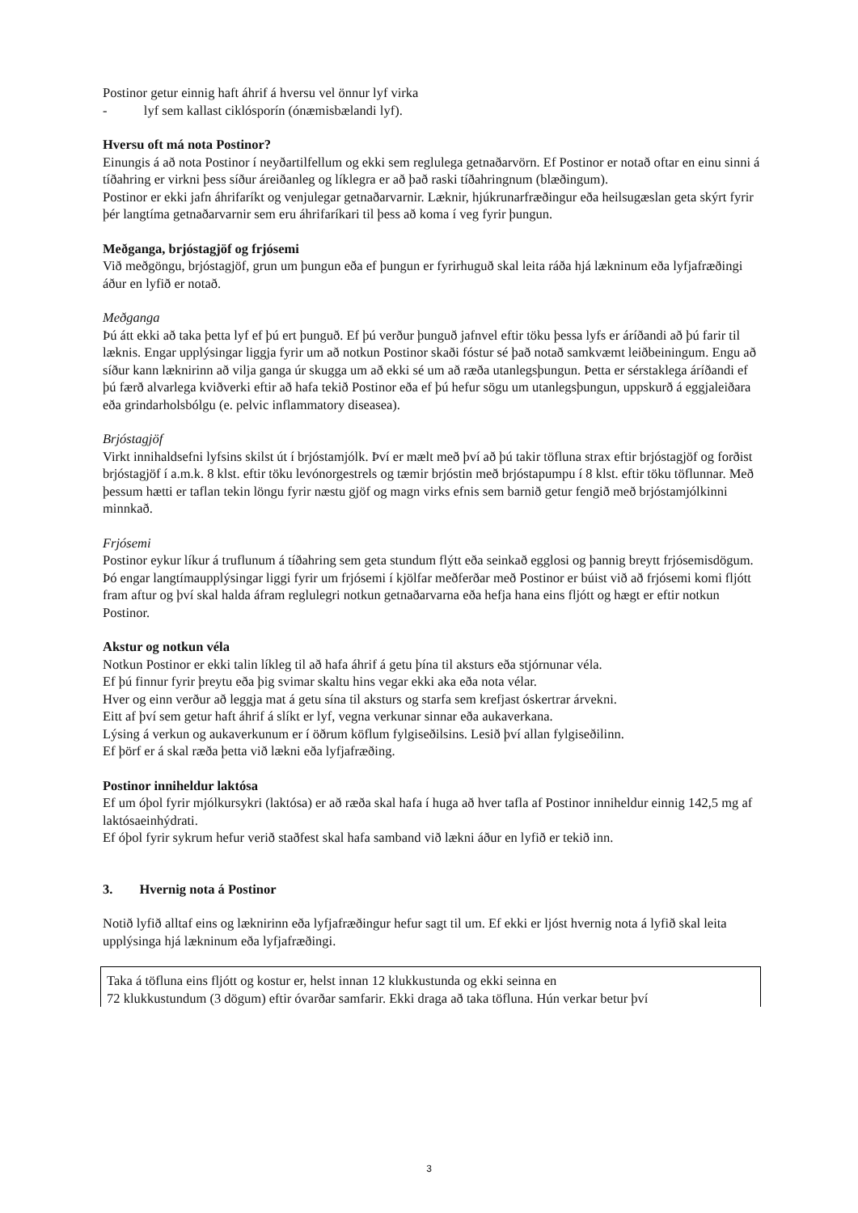Postinor getur einnig haft áhrif á hversu vel önnur lyf virka
- lyf sem kallast ciklósporín (ónæmisbælandi lyf).
Hversu oft má nota Postinor?
Einungis á að nota Postinor í neyðartilfellum og ekki sem reglulega getnaðarvörn. Ef Postinor er notað oftar en einu sinni á tíðahring er virkni þess síður áreiðanleg og líklegra er að það raski tíðahringnum (blæðingum).
Postinor er ekki jafn áhrifaríkt og venjulegar getnaðarvarnir. Læknir, hjúkrunarfræðingur eða heilsugæslan geta skýrt fyrir þér langtíma getnaðarvarnir sem eru áhrifaríkari til þess að koma í veg fyrir þungun.
Meðganga, brjóstagjöf og frjósemi
Við meðgöngu, brjóstagjöf, grun um þungun eða ef þungun er fyrirhuguð skal leita ráða hjá lækninum eða lyfjafræðingi áður en lyfið er notað.
Meðganga
Þú átt ekki að taka þetta lyf ef þú ert þunguð. Ef þú verður þunguð jafnvel eftir töku þessa lyfs er áríðandi að þú farir til læknis. Engar upplýsingar liggja fyrir um að notkun Postinor skaði fóstur sé það notað samkvæmt leiðbeiningum. Engu að síður kann læknirinn að vilja ganga úr skugga um að ekki sé um að ræða utanlegsþungun. Þetta er sérstaklega áríðandi ef þú færð alvarlega kviðverki eftir að hafa tekið Postinor eða ef þú hefur sögu um utanlegsþungun, uppskurð á eggjaleiðara eða grindarholsbólgu (e. pelvic inflammatory diseasea).
Brjóstagjöf
Virkt innihaldsefni lyfsins skilst út í brjóstamjólk. Því er mælt með því að þú takir töfluna strax eftir brjóstagjöf og forðist brjóstagjöf í a.m.k. 8 klst. eftir töku levónorgestrels og tæmir brjóstin með brjóstapumpu í 8 klst. eftir töku töflunnar. Með þessum hætti er taflan tekin löngu fyrir næstu gjöf og magn virks efnis sem barnið getur fengið með brjóstamjólkinni minnkað.
Frjósemi
Postinor eykur líkur á truflunum á tíðahring sem geta stundum flýtt eða seinkað egglosi og þannig breytt frjósemisdögum. Þó engar langtímaupplýsingar liggi fyrir um frjósemi í kjölfar meðferðar með Postinor er búist við að frjósemi komi fljótt fram aftur og því skal halda áfram reglulegri notkun getnaðarvarna eða hefja hana eins fljótt og hægt er eftir notkun Postinor.
Akstur og notkun véla
Notkun Postinor er ekki talin líkleg til að hafa áhrif á getu þína til aksturs eða stjórnunar véla.
Ef þú finnur fyrir þreytu eða þig svimar skaltu hins vegar ekki aka eða nota vélar.
Hver og einn verður að leggja mat á getu sína til aksturs og starfa sem krefjast óskertrar árvekni.
Eitt af því sem getur haft áhrif á slíkt er lyf, vegna verkunar sinnar eða aukaverkana.
Lýsing á verkun og aukaverkunum er í öðrum köflum fylgiseðilsins. Lesið því allan fylgiseðilinn.
Ef þörf er á skal ræða þetta við lækni eða lyfjafræðing.
Postinor inniheldur laktósa
Ef um óþol fyrir mjólkursykri (laktósa) er að ræða skal hafa í huga að hver tafla af Postinor inniheldur einnig 142,5 mg af laktósaeinhýdrati.
Ef óþol fyrir sykrum hefur verið staðfest skal hafa samband við lækni áður en lyfið er tekið inn.
3. Hvernig nota á Postinor
Notið lyfið alltaf eins og læknirinn eða lyfjafræðingur hefur sagt til um. Ef ekki er ljóst hvernig nota á lyfið skal leita upplýsinga hjá lækninum eða lyfjafræðingi.
Taka á töfluna eins fljótt og kostur er, helst innan 12 klukkustunda og ekki seinna en
72 klukkustundum (3 dögum) eftir óvarðar samfarir. Ekki draga að taka töfluna. Hún verkar betur því
3